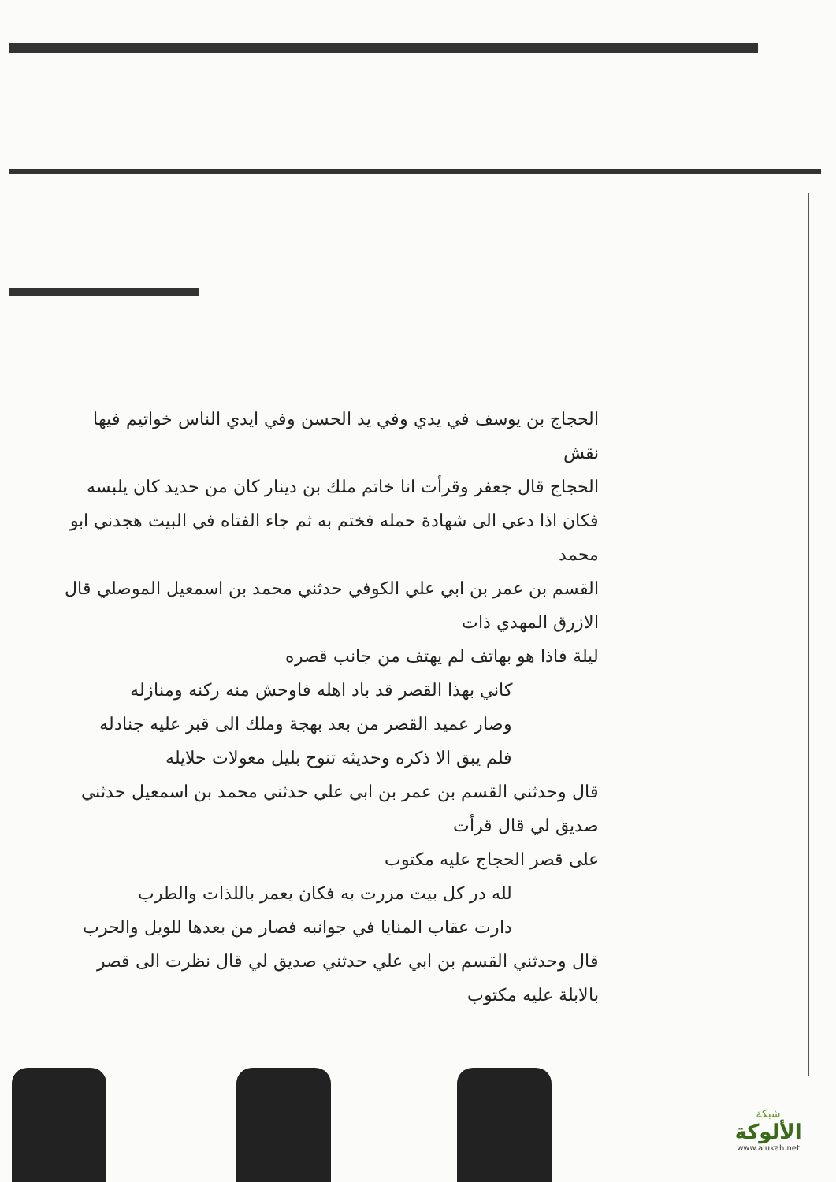الحجاج بن يوسف في يدي وفي يد الحسن وفي ايدي الناس خواتيم فيها نقش
الحجاج قال جعفر وقرأت انا خاتم ملك بن دينار كان من حديد كان يلبسه
فكان اذا دعي الى شهادة حمله فختم به ثم جاء الفتاه في البيت هجدني ابو محمد
القسم بن عمر بن ابي علي الكوفي حدثني محمد بن اسمعيل الموصلي قال الازرق المهدي ذات
ليلة فاذا هو بهاتف لم يهتف من جانب قصره
كاني بهذا القصر قد باد اهله فاوحش منه ركنه ومنازله
وصار عميد القصر من بعد بهجة وملك الى قبر عليه جنادله
فلم يبق الا ذكره وحديثه تنوح بليل معولات حلايله
قال وحدثني القسم بن عمر بن ابي علي حدثني محمد بن اسمعيل حدثني صديق لي قال قرأت
على قصر الحجاج عليه مكتوب
لله در كل بيت مررت به فكان يعمر باللذات والطرب
دارت عقاب المنايا في جوانبه فصار من بعدها للويل والحرب
قال وحدثني القسم بن ابي علي حدثني صديق لي قال نظرت الى قصر بالابلة عليه مكتوب
شبكة
الألوكة
www.alukah.net